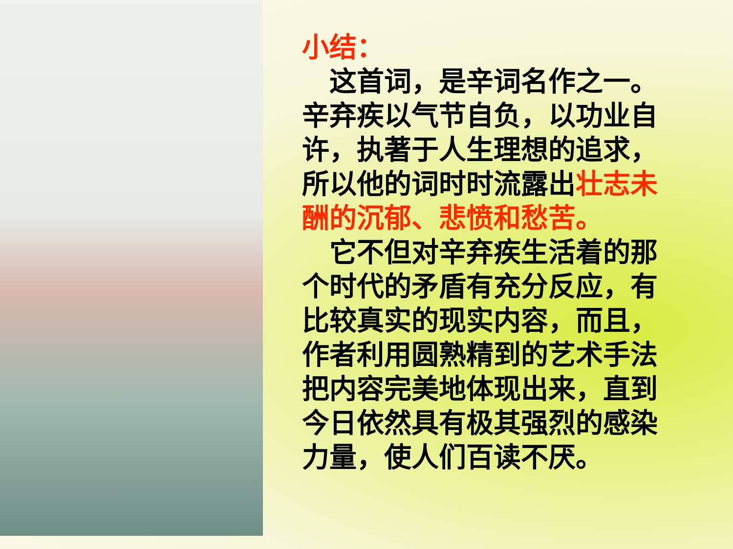小结：
　这首词，是辛词名作之一。辛弃疾以气节自负，以功业自许，执著于人生理想的追求，所以他的词时时流露出壮志未酬的沉郁、悲愤和愁苦。
　它不但对辛弃疾生活着的那个时代的矛盾有充分反应，有比较真实的现实内容，而且，作者利用圆熟精到的艺术手法把内容完美地体现出来，直到今日依然具有极其强烈的感染力量，使人们百读不厌。